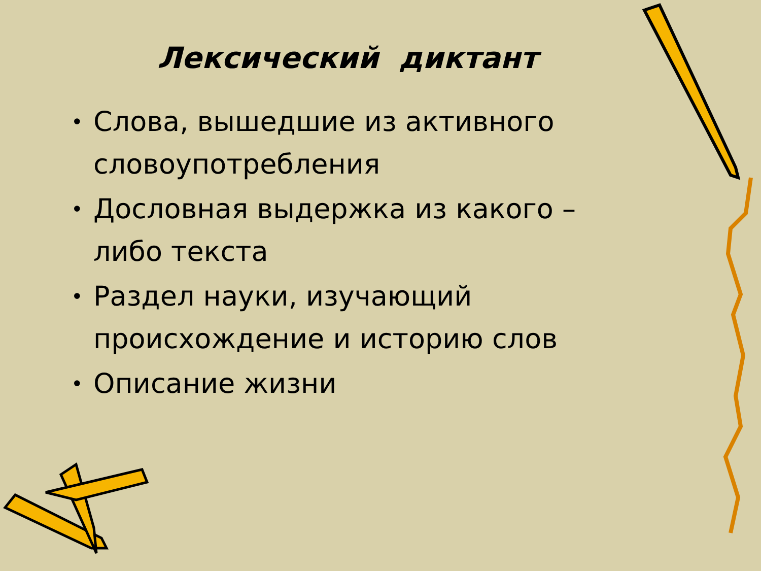Лексический диктант
• Слова, вышедшие из активного словоупотребления
• Дословная выдержка из какого – либо текста
• Раздел науки, изучающий происхождение и историю слов
• Описание жизни